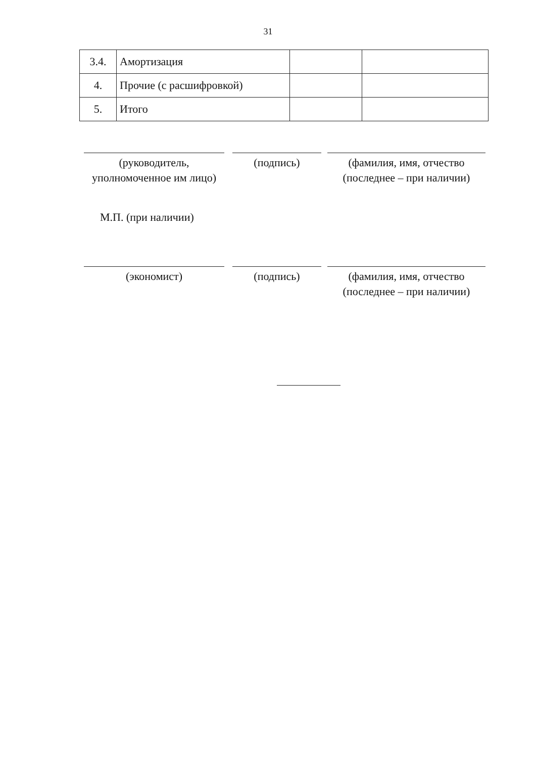31
| 3.4. | Амортизация | | |
| 4. | Прочие (с расшифровкой) | | |
| 5. | Итого | | |
(руководитель,
уполномоченное им лицо)
(подпись) (фамилия, имя, отчество
(последнее – при наличии)
М.П. (при наличии)
(экономист) (подпись) (фамилия, имя, отчество
(последнее – при наличии)